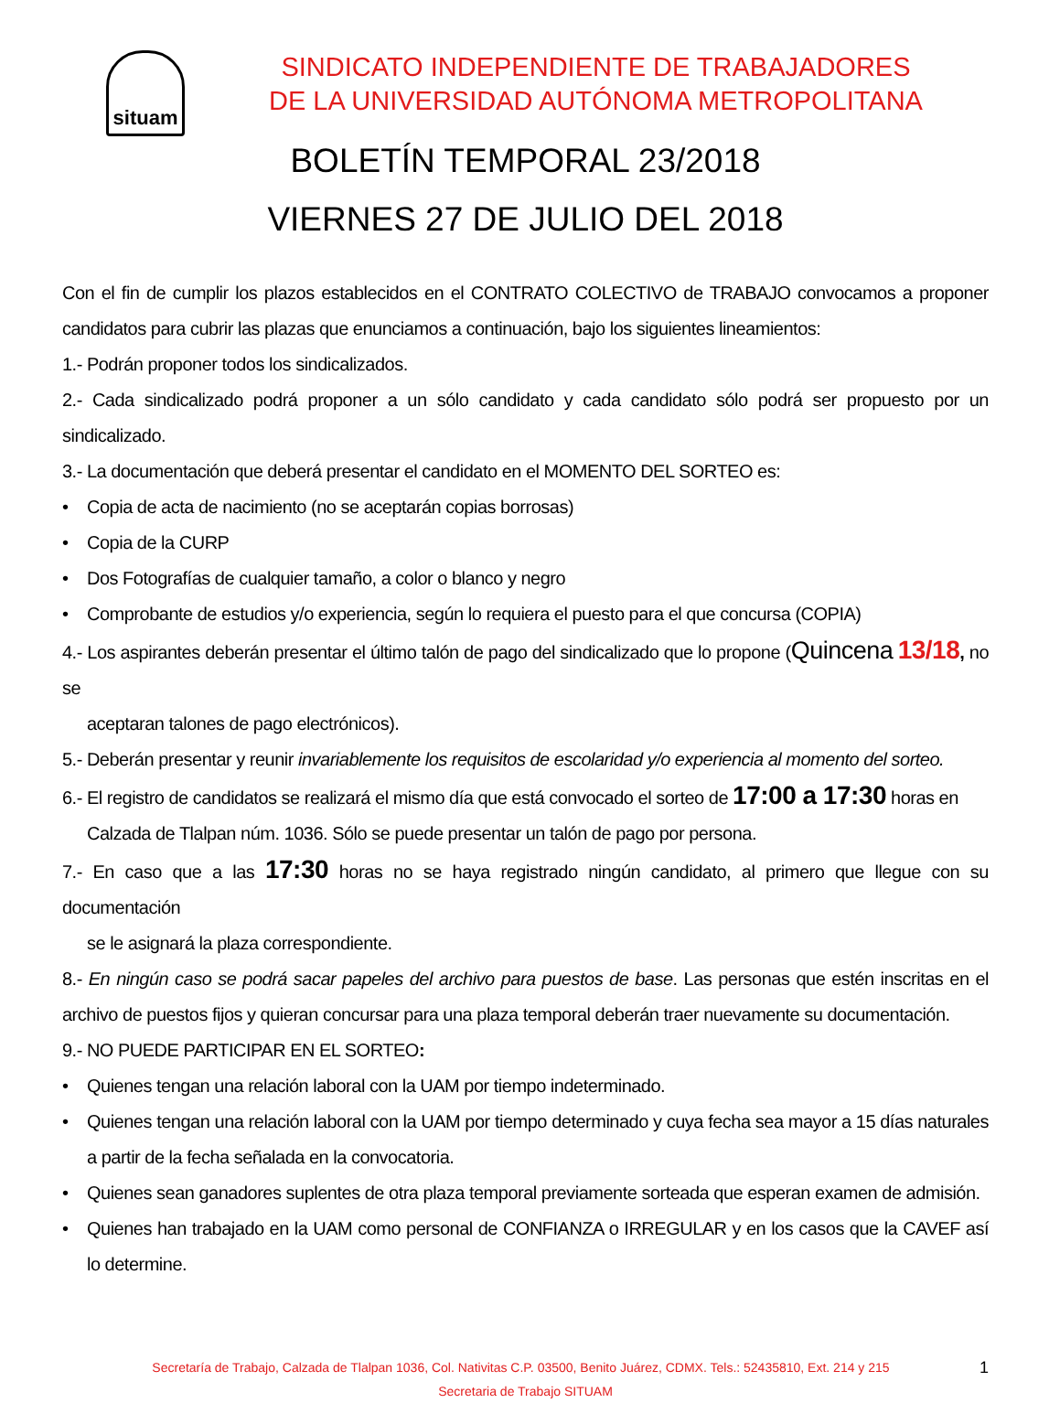situam
SINDICATO INDEPENDIENTE DE TRABAJADORES
DE LA UNIVERSIDAD AUTÓNOMA METROPOLITANA
BOLETÍN TEMPORAL 23/2018
VIERNES 27 DE JULIO DEL 2018
Con el fin de cumplir los plazos establecidos en el CONTRATO COLECTIVO de TRABAJO convocamos a proponer candidatos para cubrir las plazas que enunciamos a continuación, bajo los siguientes lineamientos:
1.- Podrán proponer todos los sindicalizados.
2.- Cada sindicalizado podrá proponer a un sólo candidato y cada candidato sólo podrá ser propuesto por un sindicalizado.
3.- La documentación que deberá presentar el candidato en el MOMENTO DEL SORTEO es:
• Copia de acta de nacimiento (no se aceptarán copias borrosas)
• Copia de la CURP
• Dos Fotografías de cualquier tamaño, a color o blanco y negro
• Comprobante de estudios y/o experiencia, según lo requiera el puesto para el que concursa (COPIA)
4.- Los aspirantes deberán presentar el último talón de pago del sindicalizado que lo propone (Quincena 13/18, no se
aceptaran talones de pago electrónicos).
5.- Deberán presentar y reunir invariablemente los requisitos de escolaridad y/o experiencia al momento del sorteo.
6.- El registro de candidatos se realizará el mismo día que está convocado el sorteo de 17:00 a 17:30 horas en
Calzada de Tlalpan núm. 1036. Sólo se puede presentar un talón de pago por persona.
7.- En caso que a las 17:30 horas no se haya registrado ningún candidato, al primero que llegue con su documentación
se le asignará la plaza correspondiente.
8.- En ningún caso se podrá sacar papeles del archivo para puestos de base. Las personas que estén inscritas en el archivo de puestos fijos y quieran concursar para una plaza temporal deberán traer nuevamente su documentación.
9.- NO PUEDE PARTICIPAR EN EL SORTEO:
• Quienes tengan una relación laboral con la UAM por tiempo indeterminado.
• Quienes tengan una relación laboral con la UAM por tiempo determinado y cuya fecha sea mayor a 15 días naturales a partir de la fecha señalada en la convocatoria.
• Quienes sean ganadores suplentes de otra plaza temporal previamente sorteada que esperan examen de admisión.
• Quienes han trabajado en la UAM como personal de CONFIANZA o IRREGULAR y en los casos que la CAVEF así lo determine.
1 Secretaría de Trabajo, Calzada de Tlalpan 1036, Col. Nativitas C.P. 03500, Benito Juárez, CDMX. Tels.: 52435810, Ext. 214 y 215
Secretaria de Trabajo SITUAM